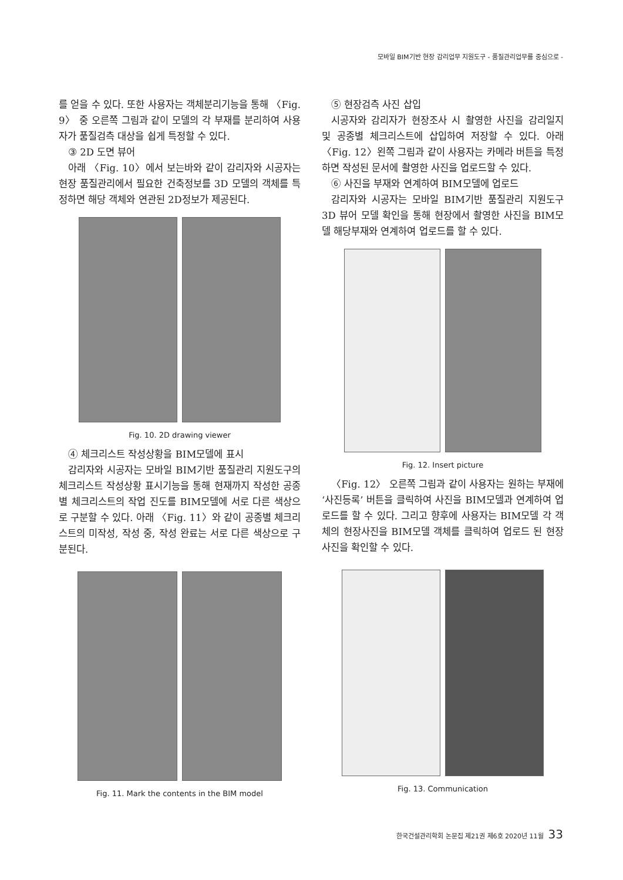모바일 BIM기반 현장 감리업무 지원도구 - 품질관리업무를 중심으로 -
를 얻을 수 있다. 또한 사용자는 객체분리기능을 통해 〈Fig. 9〉 중 오른쪽 그림과 같이 모델의 각 부재를 분리하여 사용자가 품질검측 대상을 쉽게 특정할 수 있다.
③ 2D 도면 뷰어
아래 〈Fig. 10〉에서 보는바와 같이 감리자와 시공자는 현장 품질관리에서 필요한 건축정보를 3D 모델의 객체를 특정하면 해당 객체와 연관된 2D정보가 제공된다.
Fig. 10. 2D drawing viewer
④ 체크리스트 작성상황을 BIM모델에 표시
감리자와 시공자는 모바일 BIM기반 품질관리 지원도구의 체크리스트 작성상황 표시기능을 통해 현재까지 작성한 공종별 체크리스트의 작업 진도를 BIM모델에 서로 다른 색상으로 구분할 수 있다. 아래 〈Fig. 11〉와 같이 공종별 체크리스트의 미작성, 작성 중, 작성 완료는 서로 다른 색상으로 구분된다.
Fig. 11. Mark the contents in the BIM model
⑤ 현장검측 사진 삽입
시공자와 감리자가 현장조사 시 촬영한 사진을 감리일지 및 공종별 체크리스트에 삽입하여 저장할 수 있다. 아래 〈Fig. 12〉왼쪽 그림과 같이 사용자는 카메라 버튼을 특정하면 작성된 문서에 촬영한 사진을 업로드할 수 있다.
⑥ 사진을 부재와 연계하여 BIM모델에 업로드
감리자와 시공자는 모바일 BIM기반 품질관리 지원도구 3D 뷰어 모델 확인을 통해 현장에서 촬영한 사진을 BIM모델 해당부재와 연계하여 업로드를 할 수 있다.
Fig. 12. Insert picture
〈Fig. 12〉 오른쪽 그림과 같이 사용자는 원하는 부재에 ‘사진등록’ 버튼을 클릭하여 사진을 BIM모델과 연계하여 업로드를 할 수 있다. 그리고 향후에 사용자는 BIM모델 각 객체의 현장사진을 BIM모델 객체를 클릭하여 업로드 된 현장사진을 확인할 수 있다.
Fig. 13. Communication
한국건설관리학회 논문집 제21권 제6호 2020년 11월 33